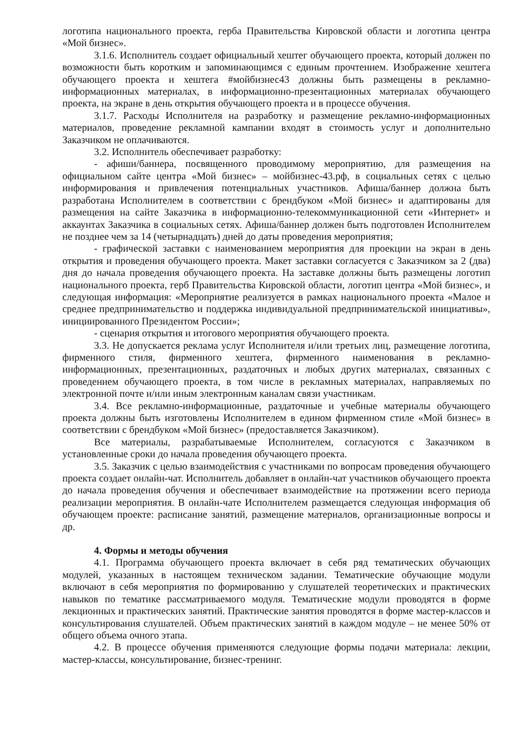логотипа национального проекта, герба Правительства Кировской области и логотипа центра «Мой бизнес».
3.1.6. Исполнитель создает официальный хештег обучающего проекта, который должен по возможности быть коротким и запоминающимся с единым прочтением. Изображение хештега обучающего проекта и хештега #мойбизнес43 должны быть размещены в рекламно-информационных материалах, в информационно-презентационных материалах обучающего проекта, на экране в день открытия обучающего проекта и в процессе обучения.
3.1.7. Расходы Исполнителя на разработку и размещение рекламно-информационных материалов, проведение рекламной кампании входят в стоимость услуг и дополнительно Заказчиком не оплачиваются.
3.2. Исполнитель обеспечивает разработку:
- афиши/баннера, посвященного проводимому мероприятию, для размещения на официальном сайте центра «Мой бизнес» – мойбизнес-43.рф, в социальных сетях с целью информирования и привлечения потенциальных участников. Афиша/баннер должна быть разработана Исполнителем в соответствии с брендбуком «Мой бизнес» и адаптированы для размещения на сайте Заказчика в информационно-телекоммуникационной сети «Интернет» и аккаунтах Заказчика в социальных сетях. Афиша/баннер должен быть подготовлен Исполнителем не позднее чем за 14 (четырнадцать) дней до даты проведения мероприятия;
- графической заставки с наименованием мероприятия для проекции на экран в день открытия и проведения обучающего проекта. Макет заставки согласуется с Заказчиком за 2 (два) дня до начала проведения обучающего проекта. На заставке должны быть размещены логотип национального проекта, герб Правительства Кировской области, логотип центра «Мой бизнес», и следующая информация: «Мероприятие реализуется в рамках национального проекта «Малое и среднее предпринимательство и поддержка индивидуальной предпринимательской инициативы», инициированного Президентом России»;
- сценария открытия и итогового мероприятия обучающего проекта.
3.3. Не допускается реклама услуг Исполнителя и/или третьих лиц, размещение логотипа, фирменного стиля, фирменного хештега, фирменного наименования в рекламно-информационных, презентационных, раздаточных и любых других материалах, связанных с проведением обучающего проекта, в том числе в рекламных материалах, направляемых по электронной почте и/или иным электронным каналам связи участникам.
3.4. Все рекламно-информационные, раздаточные и учебные материалы обучающего проекта должны быть изготовлены Исполнителем в едином фирменном стиле «Мой бизнес» в соответствии с брендбуком «Мой бизнес» (предоставляется Заказчиком).
Все материалы, разрабатываемые Исполнителем, согласуются с Заказчиком в установленные сроки до начала проведения обучающего проекта.
3.5. Заказчик с целью взаимодействия с участниками по вопросам проведения обучающего проекта создает онлайн-чат. Исполнитель добавляет в онлайн-чат участников обучающего проекта до начала проведения обучения и обеспечивает взаимодействие на протяжении всего периода реализации мероприятия. В онлайн-чате Исполнителем размещается следующая информация об обучающем проекте: расписание занятий, размещение материалов, организационные вопросы и др.
4. Формы и методы обучения
4.1. Программа обучающего проекта включает в себя ряд тематических обучающих модулей, указанных в настоящем техническом задании. Тематические обучающие модули включают в себя мероприятия по формированию у слушателей теоретических и практических навыков по тематике рассматриваемого модуля. Тематические модули проводятся в форме лекционных и практических занятий. Практические занятия проводятся в форме мастер-классов и консультирования слушателей. Объем практических занятий в каждом модуле – не менее 50% от общего объема очного этапа.
4.2. В процессе обучения применяются следующие формы подачи материала: лекции, мастер-классы, консультирование, бизнес-тренинг.